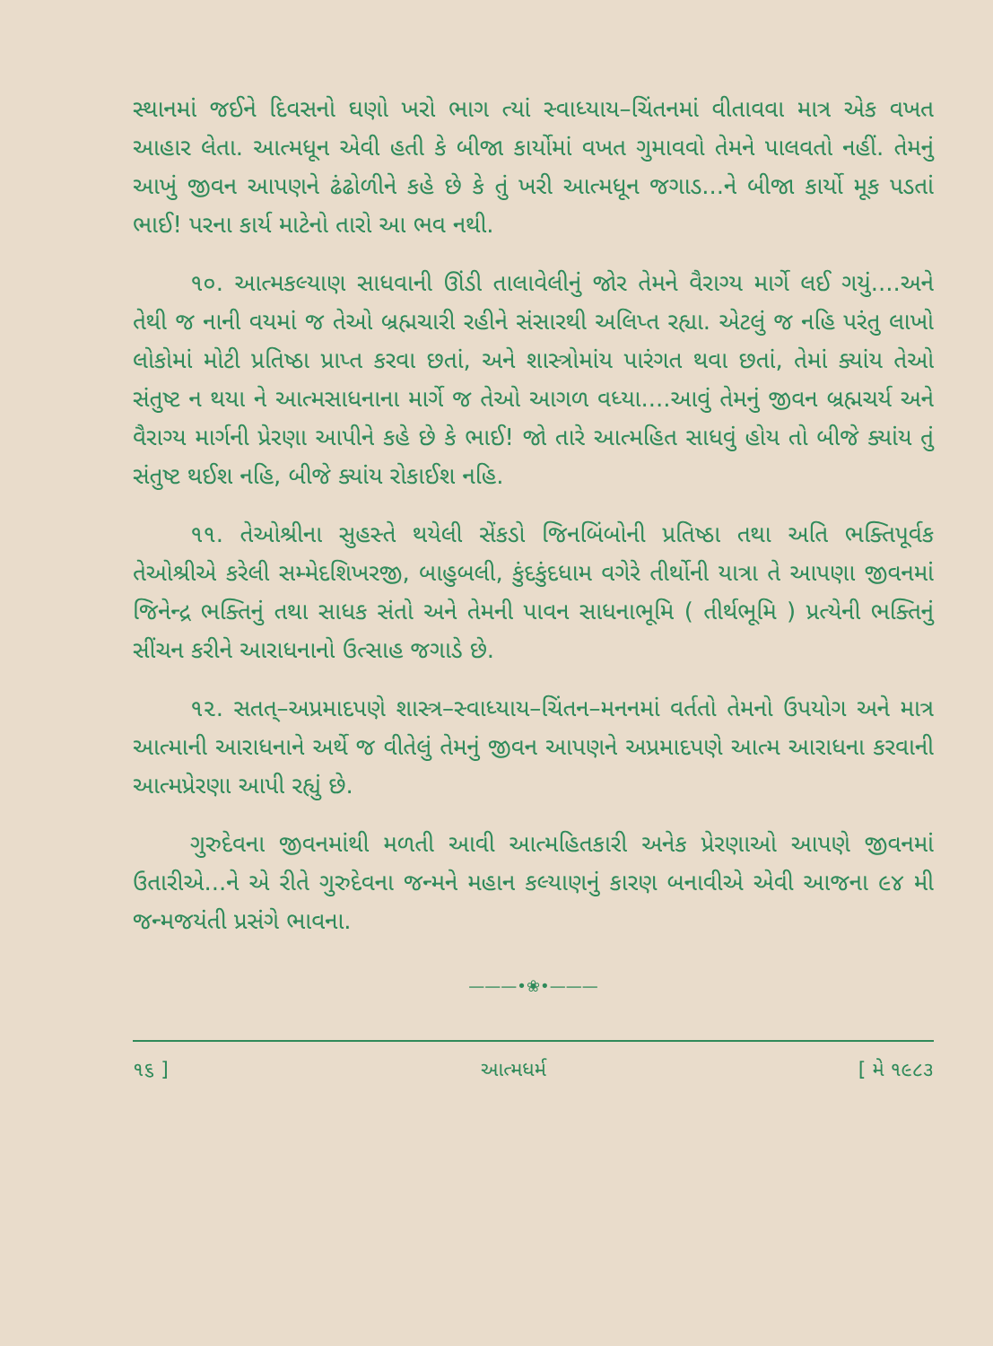સ્થાનમાં જઈને દિવસનો ઘણો ખરો ભાગ ત્યાં સ્વાધ્યાય–ચિંતનમાં વીતાવવા માત્ર એક વખત આહાર લેતા. આત્મધૂન એવી હતી કે બીજા કાર્યોમાં વખત ગુમાવવો તેમને પાલવતો નહીં. તેમનું આખું જીવન આપણને ઢંઢોળીને કહે છે કે તું ખરી આત્મધૂન જગાડ...ને બીજા કાર્યો મૂક પડતાં ભાઈ! પરના કાર્ય માટેનો તારો આ ભવ નથી.
૧૦. આત્મકલ્યાણ સાધવાની ઊંડી તાલાવેલીનું જોર તેમને વૈરાગ્ય માર્ગે લઈ ગયું....અને તેથી જ નાની વયમાં જ તેઓ બ્રહ્મચારી રહીને સંસારથી અલિપ્ત રહ્યા. એટલું જ નહિ પરંતુ લાખો લોકોમાં મોટી પ્રતિષ્ઠા પ્રાપ્ત કરવા છતાં, અને શાસ્ત્રોમાંય પારંગત થવા છતાં, તેમાં ક્યાંય તેઓ સંતુષ્ટ ન થયા ને આત્મસાધનાના માર્ગે જ તેઓ આગળ વધ્યા....આવું તેમનું જીવન બ્રહ્મચર્ય અને વૈરાગ્ય માર્ગની પ્રેરણા આપીને કહે છે કે ભાઈ! જો તારે આત્મહિત સાધવું હોય તો બીજે ક્યાંય તું સંતુષ્ટ થઈશ નહિ, બીજે ક્યાંય રોકાઈશ નહિ.
૧૧. તેઓશ્રીના સુહસ્તે થયેલી સેંકડો જિનબિંબોની પ્રતિષ્ઠા તથા અતિ ભક્તિપૂર્વક તેઓશ્રીએ કરેલી સમ્મેદશિખરજી, બાહુબલી, કુંદકુંદધામ વગેરે તીર્થોની યાત્રા તે આપણા જીવનમાં જિનેન્દ્ર ભક્તિનું તથા સાધક સંતો અને તેમની પાવન સાધનાભૂમિ ( તીર્થભૂમિ ) પ્રત્યેની ભક્તિનું સીંચન કરીને આરાધનાનો ઉત્સાહ જગાડે છે.
૧૨. સતત્–અપ્રમાદપણે શાસ્ત્ર–સ્વાધ્યાય–ચિંતન–મનનમાં વર્તતો તેમનો ઉપયોગ અને માત્ર આત્માની આરાધનાને અર્થે જ વીતેલું તેમનું જીવન આપણને અપ્રમાદપણે આત્મ આરાધના કરવાની આત્મપ્રેરણા આપી રહ્યું છે.
ગુરુદેવના જીવનમાંથી મળતી આવી આત્મહિતકારી અનેક પ્રેરણાઓ આપણે જીવનમાં ઉતારીએ...ને એ રીતે ગુરુદેવના જન્મને મહાન કલ્યાણનું કારણ બનાવીએ એવી આજના ૯૪ મી જન્મજયંતી પ્રસંગે ભાવના.
———•❀•———
૧૬ ] આત્મધર્મ [ મે ૧૯૮૩